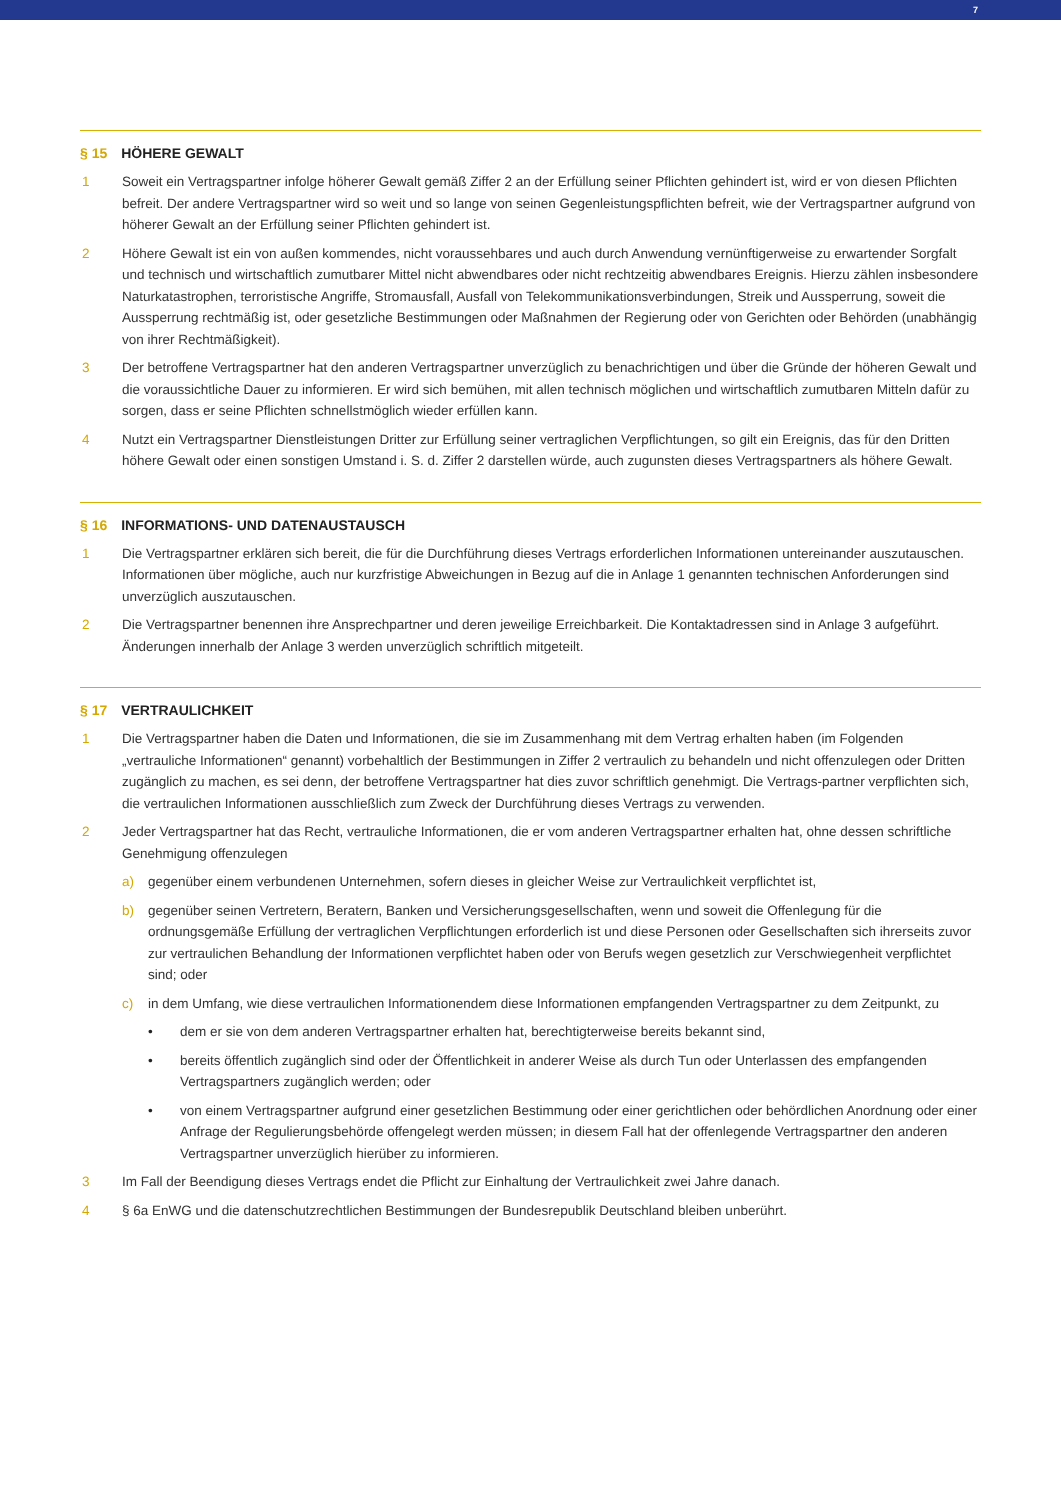7
§ 15 HÖHERE GEWALT
1 Soweit ein Vertragspartner infolge höherer Gewalt gemäß Ziffer 2 an der Erfüllung seiner Pflichten gehindert ist, wird er von diesen Pflichten befreit. Der andere Vertragspartner wird so weit und so lange von seinen Gegenleistungspflichten befreit, wie der Vertragspartner aufgrund von höherer Gewalt an der Erfüllung seiner Pflichten gehindert ist.
2 Höhere Gewalt ist ein von außen kommendes, nicht voraussehbares und auch durch Anwendung vernünftigerweise zu erwartender Sorgfalt und technisch und wirtschaftlich zumutbarer Mittel nicht abwendbares oder nicht rechtzeitig abwendbares Ereignis. Hierzu zählen insbesondere Naturkatastrophen, terroristische Angriffe, Stromausfall, Ausfall von Telekommunikationsverbindungen, Streik und Aussperrung, soweit die Aussperrung rechtmäßig ist, oder gesetzliche Bestimmungen oder Maßnahmen der Regierung oder von Gerichten oder Behörden (unabhängig von ihrer Rechtmäßigkeit).
3 Der betroffene Vertragspartner hat den anderen Vertragspartner unverzüglich zu benachrichtigen und über die Gründe der höheren Gewalt und die voraussichtliche Dauer zu informieren. Er wird sich bemühen, mit allen technisch möglichen und wirtschaftlich zumutbaren Mitteln dafür zu sorgen, dass er seine Pflichten schnellstmöglich wieder erfüllen kann.
4 Nutzt ein Vertragspartner Dienstleistungen Dritter zur Erfüllung seiner vertraglichen Verpflichtungen, so gilt ein Ereignis, das für den Dritten höhere Gewalt oder einen sonstigen Umstand i. S. d. Ziffer 2 darstellen würde, auch zugunsten dieses Vertragspartners als höhere Gewalt.
§ 16 INFORMATIONS- UND DATENAUSTAUSCH
1 Die Vertragspartner erklären sich bereit, die für die Durchführung dieses Vertrags erforderlichen Informationen untereinander auszutauschen. Informationen über mögliche, auch nur kurzfristige Abweichungen in Bezug auf die in Anlage 1 genannten technischen Anforderungen sind unverzüglich auszutauschen.
2 Die Vertragspartner benennen ihre Ansprechpartner und deren jeweilige Erreichbarkeit. Die Kontaktadressen sind in Anlage 3 aufgeführt. Änderungen innerhalb der Anlage 3 werden unverzüglich schriftlich mitgeteilt.
§ 17 VERTRAULICHKEIT
1 Die Vertragspartner haben die Daten und Informationen, die sie im Zusammenhang mit dem Vertrag erhalten haben (im Folgenden „vertrauliche Informationen“ genannt) vorbehaltlich der Bestimmungen in Ziffer 2 vertraulich zu behandeln und nicht offenzulegen oder Dritten zugänglich zu machen, es sei denn, der betroffene Vertragspartner hat dies zuvor schriftlich genehmigt. Die Vertrags-partner verpflichten sich, die vertraulichen Informationen ausschließlich zum Zweck der Durchführung dieses Vertrags zu verwenden.
2 Jeder Vertragspartner hat das Recht, vertrauliche Informationen, die er vom anderen Vertragspartner erhalten hat, ohne dessen schriftliche Genehmigung offenzulegen
a) gegenüber einem verbundenen Unternehmen, sofern dieses in gleicher Weise zur Vertraulichkeit verpflichtet ist,
b) gegenüber seinen Vertretern, Beratern, Banken und Versicherungsgesellschaften, wenn und soweit die Offenlegung für die ordnungsgemäße Erfüllung der vertraglichen Verpflichtungen erforderlich ist und diese Personen oder Gesellschaften sich ihrerseits zuvor zur vertraulichen Behandlung der Informationen verpflichtet haben oder von Berufs wegen gesetzlich zur Verschwiegenheit verpflichtet sind; oder
c) in dem Umfang, wie diese vertraulichen Informationendem diese Informationen empfangenden Vertragspartner zu dem Zeitpunkt, zu
• dem er sie von dem anderen Vertragspartner erhalten hat, berechtigterweise bereits bekannt sind,
• bereits öffentlich zugänglich sind oder der Öffentlichkeit in anderer Weise als durch Tun oder Unterlassen des empfangenden Vertragspartners zugänglich werden; oder
• von einem Vertragspartner aufgrund einer gesetzlichen Bestimmung oder einer gerichtlichen oder behördlichen Anordnung oder einer Anfrage der Regulierungsbehörde offengelegt werden müssen; in diesem Fall hat der offenlegende Vertragspartner den anderen Vertragspartner unverzüglich hierüber zu informieren.
3 Im Fall der Beendigung dieses Vertrags endet die Pflicht zur Einhaltung der Vertraulichkeit zwei Jahre danach.
4 § 6a EnWG und die datenschutzrechtlichen Bestimmungen der Bundesrepublik Deutschland bleiben unberührt.